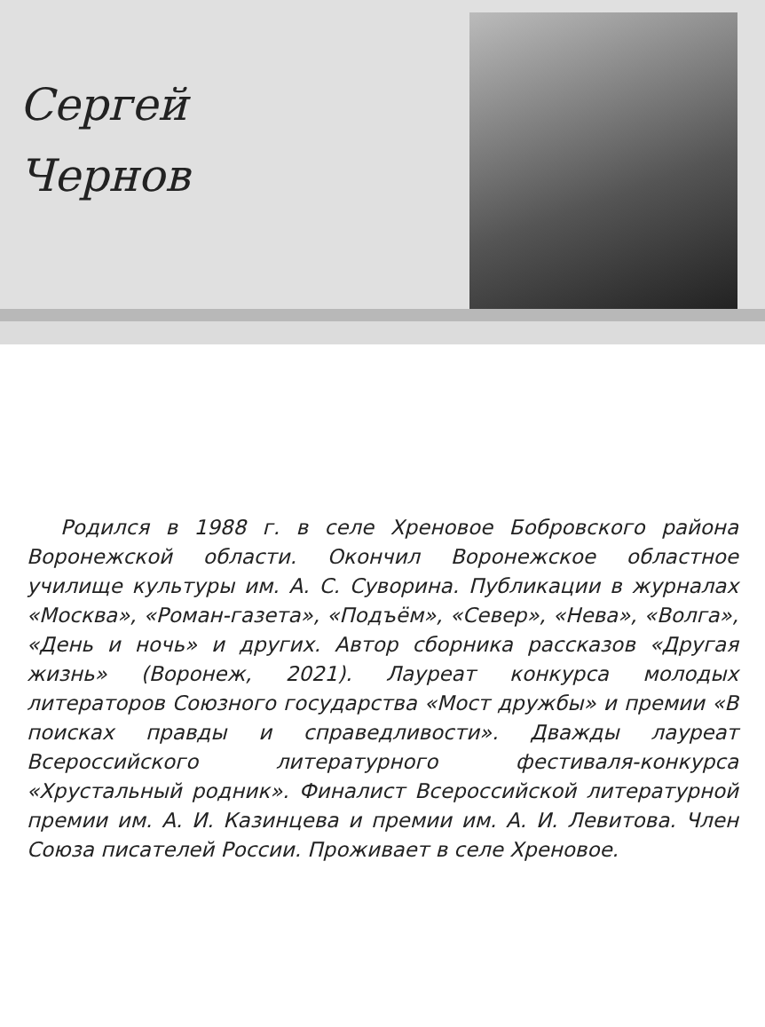Сергей
Чернов
Родился в 1988 г. в селе Хреновое Бобровского района Воронежской области. Окончил Воронежское областное училище культуры им. А. С. Суворина. Публикации в журналах «Москва», «Роман-газета», «Подъём», «Север», «Нева», «Волга», «День и ночь» и других. Автор сборника рассказов «Другая жизнь» (Воронеж, 2021). Лауреат конкурса молодых литераторов Союзного государства «Мост дружбы» и премии «В поисках правды и справедливости». Дважды лауреат Всероссийского литературного фестиваля-конкурса «Хрустальный родник». Финалист Всероссийской литературной премии им. А. И. Казинцева и премии им. А. И. Левитова. Член Союза писателей России. Проживает в селе Хреновое.